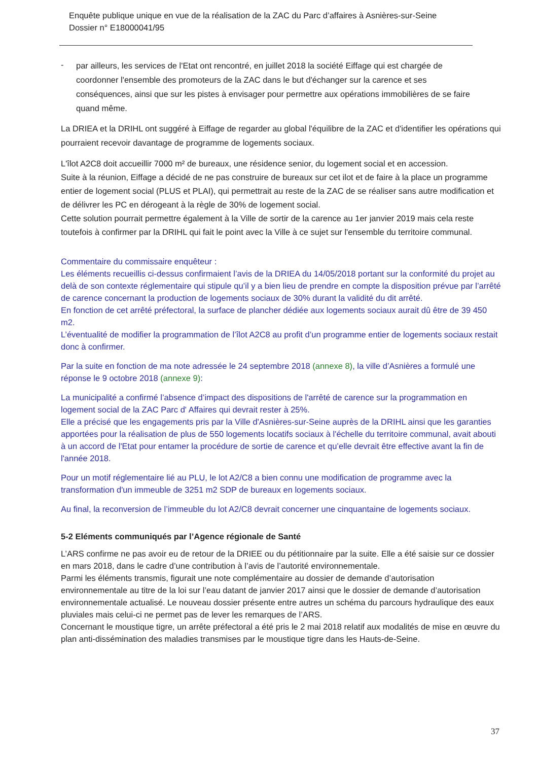Enquête publique unique en vue de la réalisation de la ZAC du Parc d’affaires à Asnières-sur-Seine
Dossier n° E18000041/95
-
par ailleurs, les services de l'Etat ont rencontré, en juillet 2018 la société Eiffage qui est chargée de coordonner l'ensemble des promoteurs de la ZAC dans le but d'échanger sur la carence et ses conséquences, ainsi que sur les pistes à envisager pour permettre aux opérations immobilières de se faire quand même.
La DRIEA et la DRIHL ont suggéré à Eiffage de regarder au global l'équilibre de la ZAC et d'identifier les opérations qui pourraient recevoir davantage de programme de logements sociaux.
L'îlot A2C8 doit accueillir 7000 m² de bureaux, une résidence senior, du logement social et en accession.
Suite à la réunion, Eiffage a décidé de ne pas construire de bureaux sur cet ilot et de faire à la place un programme entier de logement social (PLUS et PLAI), qui permettrait au reste de la ZAC de se réaliser sans autre modification et de délivrer les PC en dérogeant à la règle de 30% de logement social.
Cette solution pourrait permettre également à la Ville de sortir de la carence au 1er janvier 2019 mais cela reste toutefois à confirmer par la DRIHL qui fait le point avec la Ville à ce sujet sur l'ensemble du territoire communal.
Commentaire du commissaire enquêteur :
Les éléments recueillis ci-dessus confirmaient l’avis de la DRIEA du 14/05/2018 portant sur la conformité du projet au delà de son contexte réglementaire qui stipule qu’il y a bien lieu de prendre en compte la disposition prévue par l’arrêté de carence concernant la production de logements sociaux de 30% durant la validité du dit arrêté.
En fonction de cet arrêté préfectoral, la surface de plancher dédiée aux logements sociaux aurait dû être de 39 450 m2.
L’éventualité de modifier la programmation de l’îlot A2C8 au profit d’un programme entier de logements sociaux restait donc à confirmer.
Par la suite en fonction de ma note adressée le 24 septembre 2018 (annexe 8), la ville d’Asnières a formulé une réponse le 9 octobre 2018 (annexe 9):
La municipalité a confirmé l’absence d’impact des dispositions de l'arrêté de carence sur la programmation en logement social de la ZAC Parc d' Affaires qui devrait rester à 25%.
Elle a précisé que les engagements pris par la Ville d'Asnières-sur-Seine auprès de la DRIHL ainsi que les garanties apportées pour la réalisation de plus de 550 logements locatifs sociaux à l'échelle du territoire communal, avait abouti à un accord de l'Etat pour entamer la procédure de sortie de carence et qu’elle devrait être effective avant la fin de l'année 2018.
Pour un motif réglementaire lié au PLU, le lot A2/C8 a bien connu une modification de programme avec la transformation d'un immeuble de 3251 m2 SDP de bureaux en logements sociaux.
Au final, la reconversion de l’immeuble du lot A2/C8 devrait concerner une cinquantaine de logements sociaux.
5-2 Eléments communiqués par l’Agence régionale de Santé
L’ARS confirme ne pas avoir eu de retour de la DRIEE ou du pétitionnaire par la suite. Elle a été saisie sur ce dossier en mars 2018, dans le cadre d’une contribution à l’avis de l’autorité environnementale.
Parmi les éléments transmis, figurait une note complémentaire au dossier de demande d’autorisation environnementale au titre de la loi sur l’eau datant de janvier 2017 ainsi que le dossier de demande d’autorisation environnementale actualisé. Le nouveau dossier présente entre autres un schéma du parcours hydraulique des eaux pluviales mais celui-ci ne permet pas de lever les remarques de l’ARS.
Concernant le moustique tigre, un arrête préfectoral a été pris le 2 mai 2018 relatif aux modalités de mise en œuvre du plan anti-dissémination des maladies transmises par le moustique tigre dans les Hauts-de-Seine.
37